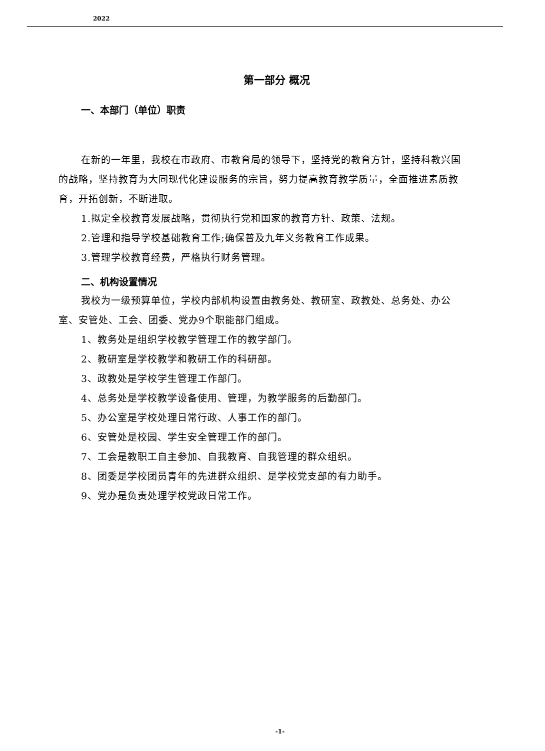2022
第一部分 概况
一、本部门（单位）职责
在新的一年里，我校在市政府、市教育局的领导下，坚持党的教育方针，坚持科教兴国的战略，坚持教育为大同现代化建设服务的宗旨，努力提高教育教学质量，全面推进素质教育，开拓创新，不断进取。
1.拟定全校教育发展战略，贯彻执行党和国家的教育方针、政策、法规。
2.管理和指导学校基础教育工作;确保普及九年义务教育工作成果。
3.管理学校教育经费，严格执行财务管理。
二、机构设置情况
我校为一级预算单位，学校内部机构设置由教务处、教研室、政教处、总务处、办公室、安管处、工会、团委、党办9个职能部门组成。
1、教务处是组织学校教学管理工作的教学部门。
2、教研室是学校教学和教研工作的科研部。
3、政教处是学校学生管理工作部门。
4、总务处是学校教学设备使用、管理，为教学服务的后勤部门。
5、办公室是学校处理日常行政、人事工作的部门。
6、安管处是校园、学生安全管理工作的部门。
7、工会是教职工自主参加、自我教育、自我管理的群众组织。
8、团委是学校团员青年的先进群众组织、是学校党支部的有力助手。
9、党办是负责处理学校党政日常工作。
-1-